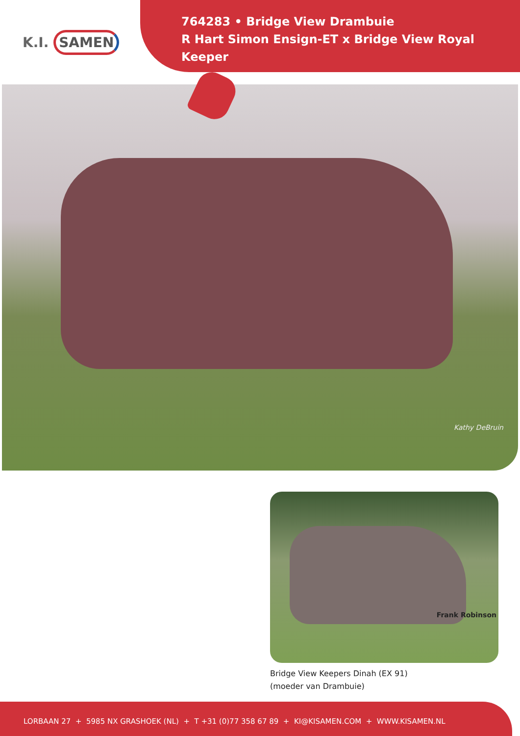K.I. SAMEN
764283 • Bridge View Drambuie
R Hart Simon Ensign-ET x Bridge View Royal Keeper
Kathy DeBruin
Frank Robinson
Bridge View Keepers Dinah (EX 91)
(moeder van Drambuie)
LORBAAN 27 + 5985 NX GRASHOEK (NL) + T +31 (0)77 358 67 89 + KI@KISAMEN.COM + WWW.KISAMEN.NL